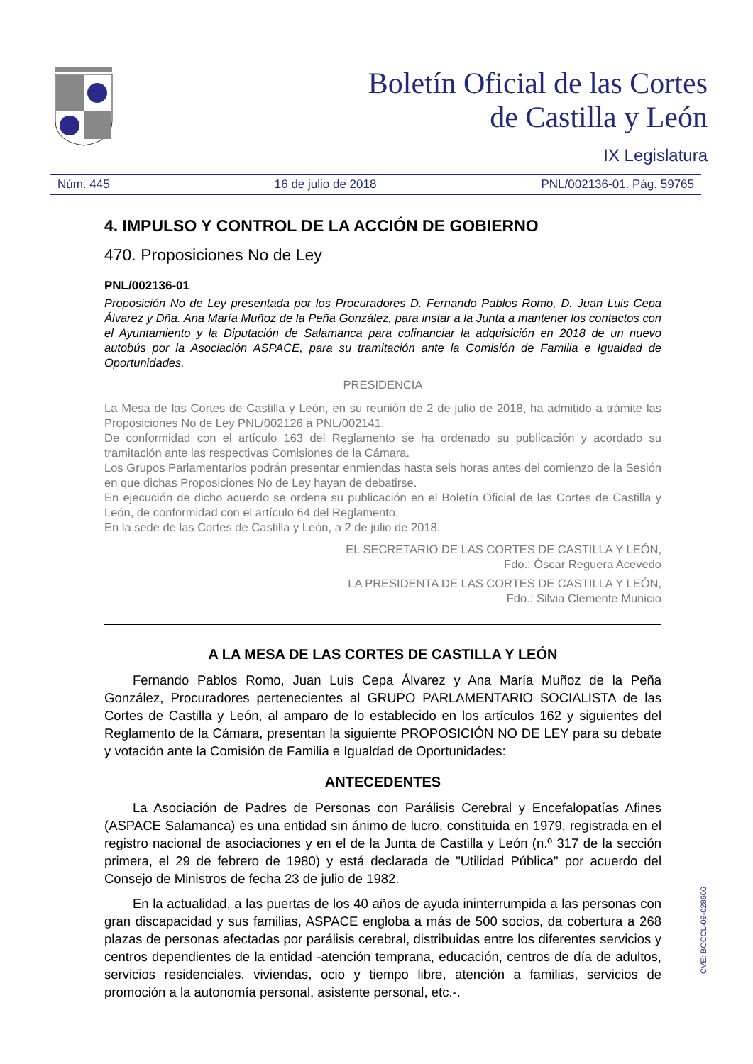Boletín Oficial de las Cortes
de Castilla y León
IX Legislatura
Núm. 445 16 de julio de 2018 PNL/002136-01. Pág. 59765
4. IMPULSO Y CONTROL DE LA ACCIÓN DE GOBIERNO
470. Proposiciones No de Ley
PNL/002136-01
Proposición No de Ley presentada por los Procuradores D. Fernando Pablos Romo, D. Juan Luis Cepa Álvarez y Dña. Ana María Muñoz de la Peña González, para instar a la Junta a mantener los contactos con el Ayuntamiento y la Diputación de Salamanca para cofinanciar la adquisición en 2018 de un nuevo autobús por la Asociación ASPACE, para su tramitación ante la Comisión de Familia e Igualdad de Oportunidades.
PRESIDENCIA
La Mesa de las Cortes de Castilla y León, en su reunión de 2 de julio de 2018, ha admitido a trámite las Proposiciones No de Ley PNL/002126 a PNL/002141.
De conformidad con el artículo 163 del Reglamento se ha ordenado su publicación y acordado su tramitación ante las respectivas Comisiones de la Cámara.
Los Grupos Parlamentarios podrán presentar enmiendas hasta seis horas antes del comienzo de la Sesión en que dichas Proposiciones No de Ley hayan de debatirse.
En ejecución de dicho acuerdo se ordena su publicación en el Boletín Oficial de las Cortes de Castilla y León, de conformidad con el artículo 64 del Reglamento.
En la sede de las Cortes de Castilla y León, a 2 de julio de 2018.
EL SECRETARIO DE LAS CORTES DE CASTILLA Y LEÓN,
Fdo.: Óscar Reguera Acevedo
LA PRESIDENTA DE LAS CORTES DE CASTILLA Y LEÓN,
Fdo.: Silvia Clemente Municio
A LA MESA DE LAS CORTES DE CASTILLA Y LEÓN
Fernando Pablos Romo, Juan Luis Cepa Álvarez y Ana María Muñoz de la Peña González, Procuradores pertenecientes al GRUPO PARLAMENTARIO SOCIALISTA de las Cortes de Castilla y León, al amparo de lo establecido en los artículos 162 y siguientes del Reglamento de la Cámara, presentan la siguiente PROPOSICIÓN NO DE LEY para su debate y votación ante la Comisión de Familia e Igualdad de Oportunidades:
ANTECEDENTES
La Asociación de Padres de Personas con Parálisis Cerebral y Encefalopatías Afines (ASPACE Salamanca) es una entidad sin ánimo de lucro, constituida en 1979, registrada en el registro nacional de asociaciones y en el de la Junta de Castilla y León (n.º 317 de la sección primera, el 29 de febrero de 1980) y está declarada de "Utilidad Pública" por acuerdo del Consejo de Ministros de fecha 23 de julio de 1982.
En la actualidad, a las puertas de los 40 años de ayuda ininterrumpida a las personas con gran discapacidad y sus familias, ASPACE engloba a más de 500 socios, da cobertura a 268 plazas de personas afectadas por parálisis cerebral, distribuidas entre los diferentes servicios y centros dependientes de la entidad -atención temprana, educación, centros de día de adultos, servicios residenciales, viviendas, ocio y tiempo libre, atención a familias, servicios de promoción a la autonomía personal, asistente personal, etc.-.
CVE: BOCCL-09-028606